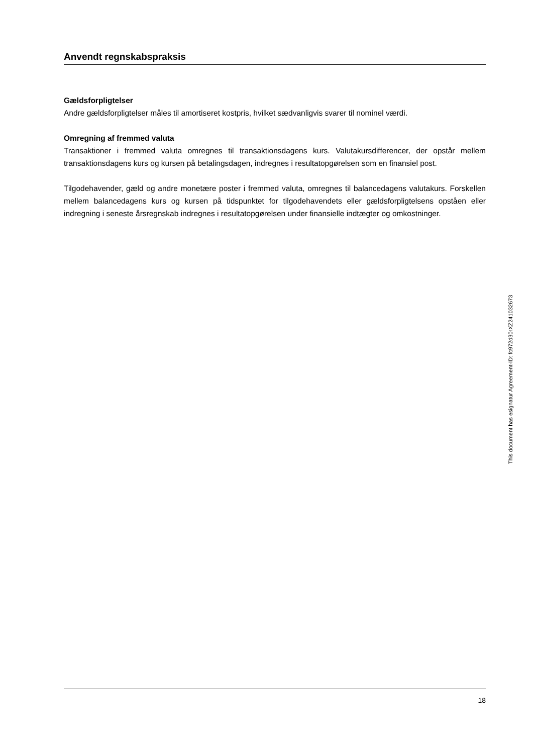Anvendt regnskabspraksis
Gældsforpligtelser
Andre gældsforpligtelser måles til amortiseret kostpris, hvilket sædvanligvis svarer til nominel værdi.
Omregning af fremmed valuta
Transaktioner i fremmed valuta omregnes til transaktionsdagens kurs. Valutakursdifferencer, der opstår mellem transaktionsdagens kurs og kursen på betalingsdagen, indregnes i resultatopgørelsen som en finansiel post.
Tilgodehavender, gæld og andre monetære poster i fremmed valuta, omregnes til balancedagens valutakurs. Forskellen mellem balancedagens kurs og kursen på tidspunktet for tilgodehavendets eller gældsforpligtelsens opståen eller indregning i seneste årsregnskab indregnes i resultatopgørelsen under finansielle indtægter og omkostninger.
This document has esignatur Agreement-ID: fc972d30rXZ241032673
18